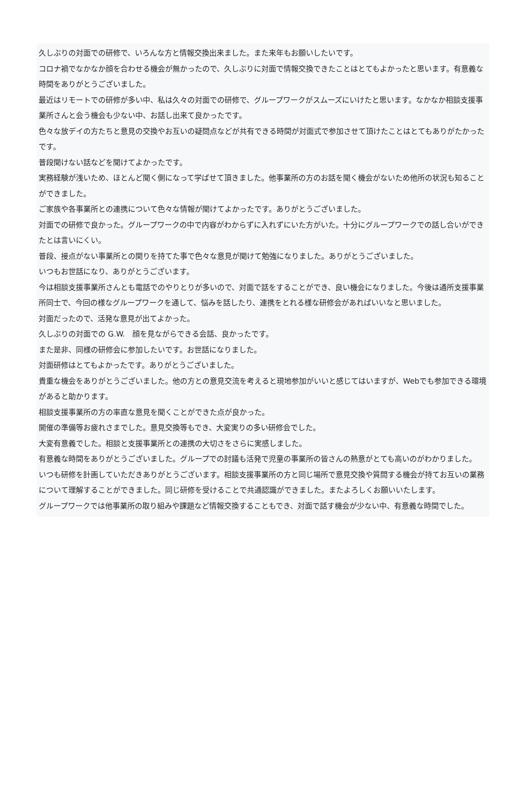久しぶりの対面での研修で、いろんな方と情報交換出来ました。また来年もお願いしたいです。
コロナ禍でなかなか顔を合わせる機会が無かったので、久しぶりに対面で情報交換できたことはとてもよかったと思います。有意義な時間をありがとうございました。
最近はリモートでの研修が多い中、私は久々の対面での研修で、グループワークがスムーズにいけたと思います。なかなか相談支援事業所さんと会う機会も少ない中、お話し出来て良かったです。
色々な放デイの方たちと意見の交換やお互いの疑問点などが共有できる時間が対面式で参加させて頂けたことはとてもありがたかったです。
普段聞けない話などを聞けてよかったです。
実務経験が浅いため、ほとんど聞く側になって学ばせて頂きました。他事業所の方のお話を聞く機会がないため他所の状況も知ることができました。
ご家族や各事業所との連携について色々な情報が聞けてよかったです。ありがとうございました。
対面での研修で良かった。グループワークの中で内容がわからずに入れずにいた方がいた。十分にグループワークでの話し合いができたとは言いにくい。
普段、接点がない事業所との関りを持てた事で色々な意見が聞けて勉強になりました。ありがとうございました。
いつもお世話になり、ありがとうございます。
今は相談支援事業所さんとも電話でのやりとりが多いので、対面で話をすることができ、良い機会になりました。今後は通所支援事業所同士で、今回の様なグループワークを通して、悩みを話したり、連携をとれる様な研修会があればいいなと思いました。
対面だったので、活発な意見が出てよかった。
久しぶりの対面での G.W.　顔を見ながらできる会話、良かったです。
また是非、同様の研修会に参加したいです。お世話になりました。
対面研修はとてもよかったです。ありがとうございました。
貴重な機会をありがとうございました。他の方との意見交流を考えると現地参加がいいと感じてはいますが、Webでも参加できる環境があると助かります。
相談支援事業所の方の率直な意見を聞くことができた点が良かった。
開催の準備等お疲れさまでした。意見交換等もでき、大変実りの多い研修会でした。
大変有意義でした。相談と支援事業所との連携の大切さをさらに実感しました。
有意義な時間をありがとうございました。グループでの討議も活発で児童の事業所の皆さんの熱意がとても高いのがわかりました。
いつも研修を計画していただきありがとうございます。相談支援事業所の方と同じ場所で意見交換や質問する機会が持てお互いの業務について理解することができました。同じ研修を受けることで共通認識ができました。またよろしくお願いいたします。
グループワークでは他事業所の取り組みや課題など情報交換することもでき、対面で話す機会が少ない中、有意義な時間でした。